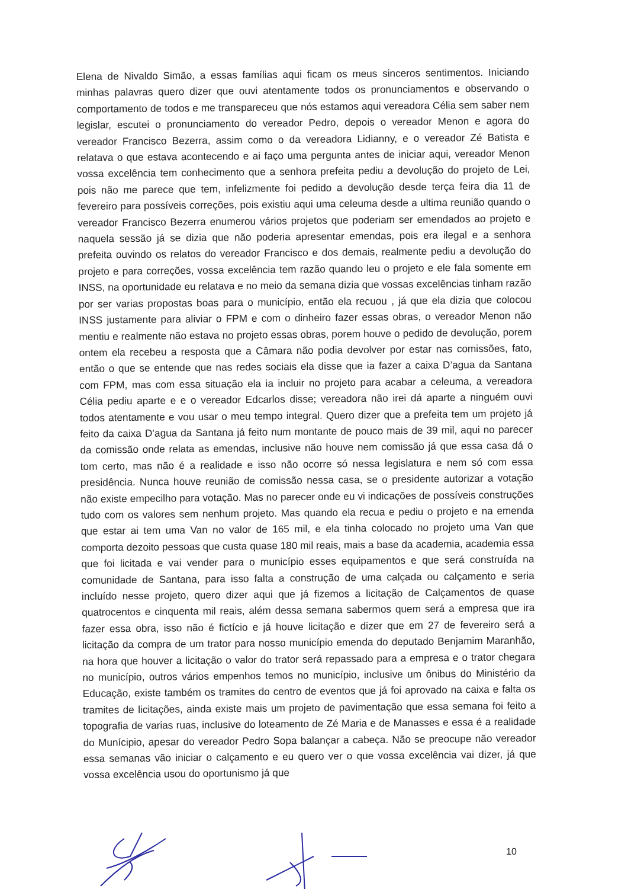Elena de Nivaldo Simão, a essas famílias aqui ficam os meus sinceros sentimentos. Iniciando minhas palavras quero dizer que ouvi atentamente todos os pronunciamentos e observando o comportamento de todos e me transpareceu que nós estamos aqui vereadora Célia sem saber nem legislar, escutei o pronunciamento do vereador Pedro, depois o vereador Menon e agora do vereador Francisco Bezerra, assim como o da vereadora Lidianny, e o vereador Zé Batista e relatava o que estava acontecendo e ai faço uma pergunta antes de iniciar aqui, vereador Menon vossa excelência tem conhecimento que a senhora prefeita pediu a devolução do projeto de Lei, pois não me parece que tem, infelizmente foi pedido a devolução desde terça feira dia 11 de fevereiro para possíveis correções, pois existiu aqui uma celeuma desde a ultima reunião quando o vereador Francisco Bezerra enumerou vários projetos que poderiam ser emendados ao projeto e naquela sessão já se dizia que não poderia apresentar emendas, pois era ilegal e a senhora prefeita ouvindo os relatos do vereador Francisco e dos demais, realmente pediu a devolução do projeto e para correções, vossa excelência tem razão quando leu o projeto e ele fala somente em INSS, na oportunidade eu relatava e no meio da semana dizia que vossas excelências tinham razão por ser varias propostas boas para o município, então ela recuou , já que ela dizia que colocou INSS justamente para aliviar o FPM e com o dinheiro fazer essas obras, o vereador Menon não mentiu e realmente não estava no projeto essas obras, porem houve o pedido de devolução, porem ontem ela recebeu a resposta que a Câmara não podia devolver por estar nas comissões, fato, então o que se entende que nas redes sociais ela disse que ia fazer a caixa D’agua da Santana com FPM, mas com essa situação ela ia incluir no projeto para acabar a celeuma, a vereadora Célia pediu aparte e e o vereador Edcarlos disse; vereadora não irei dá aparte a ninguém ouvi todos atentamente e vou usar o meu tempo integral. Quero dizer que a prefeita tem um projeto já feito da caixa D’agua da Santana já feito num montante de pouco mais de 39 mil, aqui no parecer da comissão onde relata as emendas, inclusive não houve nem comissão já que essa casa dá o tom certo, mas não é a realidade e isso não ocorre só nessa legislatura e nem só com essa presidência. Nunca houve reunião de comissão nessa casa, se o presidente autorizar a votação não existe empecilho para votação. Mas no parecer onde eu vi indicações de possíveis construções tudo com os valores sem nenhum projeto. Mas quando ela recua e pediu o projeto e na emenda que estar ai tem uma Van no valor de 165 mil, e ela tinha colocado no projeto uma Van que comporta dezoito pessoas que custa quase 180 mil reais, mais a base da academia, academia essa que foi licitada e vai vender para o município esses equipamentos e que será construída na comunidade de Santana, para isso falta a construção de uma calçada ou calçamento e seria incluído nesse projeto, quero dizer aqui que já fizemos a licitação de Calçamentos de quase quatrocentos e cinquenta mil reais, além dessa semana sabermos quem será a empresa que ira fazer essa obra, isso não é fictício e já houve licitação e dizer que em 27 de fevereiro será a licitação da compra de um trator para nosso município emenda do deputado Benjamim Maranhão, na hora que houver a licitação o valor do trator será repassado para a empresa e o trator chegara no município, outros vários empenhos temos no município, inclusive um ônibus do Ministério da Educação, existe também os tramites do centro de eventos que já foi aprovado na caixa e falta os tramites de licitações, ainda existe mais um projeto de pavimentação que essa semana foi feito a topografia de varias ruas, inclusive do loteamento de Zé Maria e de Manasses e essa é a realidade do Munícipio, apesar do vereador Pedro Sopa balançar a cabeça. Não se preocupe não vereador essa semanas vão iniciar o calçamento e eu quero ver o que vossa excelência vai dizer, já que vossa excelência usou do oportunismo já que
10